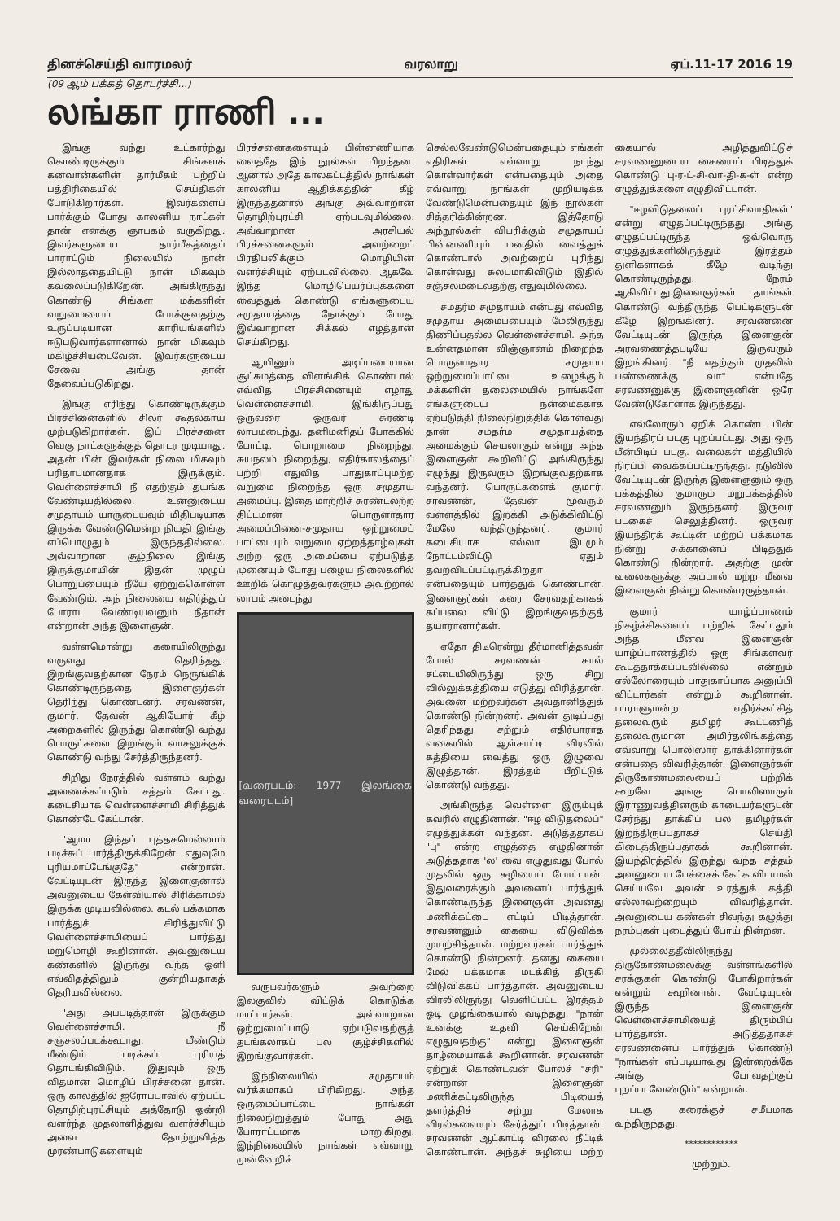தினச்செய்தி வாரமலர் வரலாறு ஏப்.11-17 2016 19
(09 ஆம் பக்கத் தொடர்ச்சி...)
லங்கா ராணி ...
இங்கு வந்து உட்கார்ந்து கொண்டிருக்கும் சிங்களக் கனவான்களின் தார்மீகம் பற்றிப் பத்திரிகையில் செய்திகள் போடுகிறார்கள். இவர்களைப் பார்க்கும் போது காலனிய நாட்கள் தான் எனக்கு ஞாபகம் வருகிறது. இவர்களுடைய தார்மீகத்தைப் பாராட்டும் நிலையில் நான் இல்லாததையிட்டு நான் மிகவும் கவலைப்படுகிறேன். அங்கிருந்து கொண்டு சிங்கள மக்களின் வறுமையைப் போக்குவதற்கு உருப்படியான காரியங்களில் ஈடுபடுவார்களானால் நான் மிகவும் மகிழ்ச்சியடைவேன். இவர்களுடைய சேவை அங்கு தான் தேவைப்படுகிறது.
இங்கு எரிந்து கொண்டிருக்கும் பிரச்சினைகளில் சிலர் கூதல்காய முற்படுகிறார்கள். இப் பிரச்சனை வெகு நாட்களுக்குத் தொடர முடியாது. அதன் பின் இவர்கள் நிலை மிகவும் பரிதாபமானதாக இருக்கும். வெள்ளைச்சாமி நீ எதற்கும் தயங்க வேண்டியதில்லை. உன்னுடைய சமுதாயம் யாருடையவும் மிதிபடியாக இருக்க வேண்டுமென்ற நியதி இங்கு எப்பொழுதும் இருந்ததில்லை. அவ்வாறான சூழ்நிலை இங்கு இருக்குமாயின் இதன் முழுப் பொறுப்பையும் நீயே ஏற்றுக்கொள்ள வேண்டும். அந் நிலையை எதிர்த்துப் போராட வேண்டியவனும் நீதான் என்றான் அந்த இளைஞன்.
வள்ளமொன்று கரையிலிருந்து வருவது தெரிந்தது. இறங்குவதற்கான நேரம் நெருங்கிக் கொண்டிருந்ததை இளைஞர்கள் தெரிந்து கொண்டனர். சரவணன், குமார், தேவன் ஆகியோர் கீழ் அறைகளில் இருந்து கொண்டு வந்து பொருட்களை இறங்கும் வாசலுக்குக் கொண்டு வந்து சேர்த்திருந்தனர்.
சிறிது நேரத்தில் வள்ளம் வந்து அணைக்கப்படும் சத்தம் கேட்டது. கடைசியாக வெள்ளைச்சாமி சிரித்துக் கொண்டே கேட்டான்.
"ஆமா இந்தப் புத்தகமெல்லாம் படிச்சுப் பார்த்திருக்கிறேன். எதுவுமே புரியமாட்டேங்குதே" என்றான். வேட்டியுடன் இருந்த இளைஞனால் அவனுடைய கேள்வியால் சிரிக்காமல் இருக்க முடியவில்லை. கடல் பக்கமாக பார்த்துச் சிரித்துவிட்டு வெள்ளைச்சாமியைப் பார்த்து மறுமொழி கூறினான். அவனுடைய கண்களில் இருந்து வந்த ஒளி எவ்விதத்திலும் குன்றியதாகத் தெரியவில்லை.
"அது அப்படித்தான் இருக்கும் வெள்ளைச்சாமி. நீ சஞ்சலப்படக்கூடாது. மீண்டும் மீண்டும் படிக்கப் புரியத் தொடங்கிவிடும். இதுவும் ஒரு விதமான மொழிப் பிரச்சனை தான். ஒரு காலத்தில் ஐரோப்பாவில் ஏற்பட்ட தொழிற்புரட்சியும் அத்தோடு ஒன்றி வளர்ந்த முதலாளித்துவ வளர்ச்சியும் அவை தோற்றுவித்த முரண்பாடுகளையும் பிரச்சனைகளையும் பின்னணியாக வைத்தே இந் நூல்கள் பிறந்தன. ஆனால் அதே காலகட்டத்தில் நாங்கள் காலனிய ஆதிக்கத்தின் கீழ் இருந்ததனால் அங்கு அவ்வாறான தொழிற்புரட்சி ஏற்படவுமில்லை. அவ்வாறான அரசியல் பிரச்சனைகளும் அவற்றைப் பிரதிபலிக்கும் மொழியின் வளர்ச்சியும் ஏற்படவில்லை. ஆகவே இந்த மொழிபெயர்ப்புக்களை வைத்துக் கொண்டு எங்களுடைய சமுதாயத்தை நோக்கும் போது இவ்வாறான சிக்கல் எழத்தான் செய்கிறது.
ஆயினும் அடிப்படையான சூட்சுமத்தை விளங்கிக் கொண்டால் எவ்வித பிரச்சினையும் எழாது வெள்ளைச்சாமி. இங்கிருப்பது ஒருவரை ஒருவர் சுரண்டி லாபமடைந்து, தனிமனிதப் போக்கில் போட்டி, பொறாமை நிறைந்து, சுயநலம் நிறைந்து, எதிர்காலத்தைப் பற்றி எதுவித பாதுகாப்புமற்ற வறுமை நிறைந்த ஒரு சமுதாய அமைப்பு. இதை மாற்றிச் சுரண்டலற்ற திட்டமான பொருளாதார அமைப்பினை-சமுதாய ஒற்றுமைப் பாட்டையும் வறுமை ஏற்றத்தாழ்வுகள் அற்ற ஒரு அமைப்பை ஏற்படுத்த முனையும் போது பழைய நிலைகளில் ஊறிக் கொழுத்தவர்களும் அவற்றால் லாபம் அடைந்து
[வரைபடம்: 1977 இலங்கை வரைபடம்]
வருபவர்களும் அவற்றை இலகுவில் விட்டுக் கொடுக்க மாட்டார்கள். அவ்வாறான ஒற்றுமைப்பாடு ஏற்படுவதற்குத் தடங்கலாகப் பல சூழ்ச்சிகளில் இறங்குவார்கள்.
இந்நிலையில் சமுதாயம் வர்க்கமாகப் பிரிகிறது. அந்த ஒருமைப்பாட்டை நாங்கள் நிலைநிறுத்தும் போது அது போராட்டமாக மாறுகிறது. இந்நிலையில் நாங்கள் எவ்வாறு முன்னேறிச் செல்லவேண்டுமென்பதையும் எங்கள் எதிரிகள் எவ்வாறு நடந்து கொள்வார்கள் என்பதையும் அதை எவ்வாறு நாங்கள் முறியடிக்க வேண்டுமென்பதையும் இந் நூல்கள் சித்தரிக்கின்றன. இத்தோடு அந்நூல்கள் விபரிக்கும் சமுதாயப் பின்னணியும் மனதில் வைத்துக் கொண்டால் அவற்றைப் புரிந்து கொள்வது சுலபமாகிவிடும் இதில் சஞ்சலமடைவதற்கு எதுவுமில்லை.
சமதர்ம சமுதாயம் என்பது எவ்வித சமுதாய அமைப்பையும் மேலிருந்து திணிப்பதல்ல வெள்ளைச்சாமி. அந்த உன்னதமான விஞ்ஞானம் நிறைந்த பொருளாதார சமுதாய ஒற்றுமைப்பாட்டை உழைக்கும் மக்களின் தலைமையில் நாங்களே எங்களுடைய நன்மைக்காக ஏற்படுத்தி நிலைநிறுத்திக் கொள்வது தான் சமதர்ம சமுதாயத்தை அமைக்கும் செயலாகும் என்று அந்த இளைஞன் கூறிவிட்டு அங்கிருந்து எழுந்து இருவரும் இறங்குவதற்காக வந்தனர். பொருட்களைக் குமார், சரவணன், தேவன் மூவரும் வள்ளத்தில் இறக்கி அடுக்கிவிட்டு மேலே வந்திருந்தனர். குமார் கடைசியாக எல்லா இடமும் நோட்டம்விட்டு ஏதும் தவறவிடப்பட்டிருக்கிறதா என்பதையும் பார்த்துக் கொண்டான். இளைஞர்கள் கரை சேர்வதற்காகக் கப்பலை விட்டு இறங்குவதற்குத் தயாரானார்கள்.
ஏதோ திடீரென்று தீர்மானித்தவன் போல் சரவணன் கால் சட்டையிலிருந்து ஒரு சிறு வில்லுக்கத்தியை எடுத்து விரித்தான். அவனை மற்றவர்கள் அவதானித்துக் கொண்டு நின்றனர். அவன் துடிப்பது தெரிந்தது. சற்றும் எதிர்பாராத வகையில் ஆள்காட்டி விரலில் கத்தியை வைத்து ஒரு இழுவை இழுத்தான். இரத்தம் பீறிட்டுக் கொண்டு வந்தது.
அங்கிருந்த வெள்ளை இரும்புக் கவரில் எழுதினான். "ஈழ விடுதலைப்" எழுத்துக்கள் வந்தன. அடுத்ததாகப் "பு" என்ற எழுத்தை எழுதினான் அடுத்ததாக 'ல' வை எழுதுவது போல் முதலில் ஒரு சுழியைப் போட்டான். இதுவரைக்கும் அவனைப் பார்த்துக் கொண்டிருந்த இளைஞன் அவனது மணிக்கட்டை எட்டிப் பிடித்தான். சரவணனும் கையை விடுவிக்க முயற்சித்தான். மற்றவர்கள் பார்த்துக் கொண்டு நின்றனர். தனது கையை மேல் பக்கமாக மடக்கித் திருகி விடுவிக்கப் பார்த்தான். அவனுடைய விரலிலிருந்து வெளிப்பட்ட இரத்தம் ஓடி முழங்கையால் வடிந்தது. "நான் உனக்கு உதவி செய்கிறேன் எழுதுவதற்கு" என்று இளைஞன் தாழ்மையாகக் கூறினான். சரவணன் ஏற்றுக் கொண்டவன் போலச் "சரி" என்றான் இளைஞன் மணிக்கட்டிலிருந்த பிடியைத் தளர்த்திச் சற்று மேலாக விரல்களையும் சேர்த்துப் பிடித்தான். சரவணன் ஆட்காட்டி விரலை நீட்டிக் கொண்டான். அந்தச் சுழியை மற்ற கையால் அழித்துவிட்டுச் சரவணனுடைய கையைப் பிடித்துக் கொண்டு பு-ர-ட்-சி-வா-தி-க-ள் என்ற எழுத்துக்களை எழுதிவிட்டான்.
"ஈழவிடுதலைப் புரட்சிவாதிகள்" என்று எழுதப்பட்டிருந்தது. அங்கு எழுதப்பட்டிருந்த ஒவ்வொரு எழுத்துக்களிலிருந்தும் இரத்தம் துளிகளாகக் கீழே வடிந்து கொண்டிருந்தது. நேரம் ஆகிவிட்டது.இளைஞர்கள் தாங்கள் கொண்டு வந்திருந்த பெட்டிகளுடன் கீழே இறங்கினர். சரவணனை வேட்டியுடன் இருந்த இளைஞன் அரவணைத்தபடியே இருவரும் இறங்கினர். "நீ எதற்கும் முதலில் பண்ணைக்கு வா" என்பதே சரவணனுக்கு இளைஞனின் ஒரே வேண்டுகோளாக இருந்தது.
எல்லோரும் ஏறிக் கொண்ட பின் இயந்திரப் படகு புறப்பட்டது. அது ஒரு மீன்பிடிப் படகு. வலைகள் மத்தியில் நிரப்பி வைக்கப்பட்டிருந்தது. நடுவில் வேட்டியுடன் இருந்த இளைஞனும் ஒரு பக்கத்தில் குமாரும் மறுபக்கத்தில் சரவணனும் இருந்தனர். இருவர் படகைச் செலுத்தினர். ஒருவர் இயந்திரக் கூட்டின் மற்றப் பக்கமாக நின்று சுக்கானைப் பிடித்துக் கொண்டு நின்றார். அதற்கு முன் வலைகளுக்கு அப்பால் மற்ற மீனவ இளைஞன் நின்று கொண்டிருந்தான்.
குமார் யாழ்ப்பாணம் நிகழ்ச்சிகளைப் பற்றிக் கேட்டதும் அந்த மீனவ இளைஞன் யாழ்ப்பாணத்தில் ஒரு சிங்களவர் கூடத்தாக்கப்படவில்லை என்றும் எல்லோரையும் பாதுகாப்பாக அனுப்பி விட்டார்கள் என்றும் கூறினான். பாராளுமன்ற எதிர்க்கட்சித் தலைவரும் தமிழர் கூட்டணித் தலைவருமான அமிர்தலிங்கத்தை எவ்வாறு பொலிஸார் தாக்கினார்கள் என்பதை விவரித்தான். இளைஞர்கள் திருகோணமலையைப் பற்றிக் கூறவே அங்கு பொலிஸாரும் இராணுவத்தினரும் காடையர்களுடன் சேர்ந்து தாக்கிப் பல தமிழர்கள் இறந்திருப்பதாகச் செய்தி கிடைத்திருப்பதாகக் கூறினான். இயந்திரத்தில் இருந்து வந்த சத்தம் அவனுடைய பேச்சைக் கேட்க விடாமல் செய்யவே அவன் உரத்துக் கத்தி எல்லாவற்றையும் விவரித்தான். அவனுடைய கண்கள் சிவந்து கழுத்து நரம்புகள் புடைத்துப் போய் நின்றன.
முல்லைத்தீவிலிருந்து திருகோணமலைக்கு வள்ளங்களில் சரக்குகள் கொண்டு போகிறார்கள் என்றும் கூறினான். வேட்டியுடன் இருந்த இளைஞன் வெள்ளைச்சாமியைத் திரும்பிப் பார்த்தான். அடுத்ததாகச் சரவணனைப் பார்த்துக் கொண்டு "நாங்கள் எப்படியாவது இன்றைக்கே அங்கு போவதற்குப் புறப்படவேண்டும்" என்றான்.
படகு கரைக்குச் சமீபமாக வந்திருந்தது.
************
முற்றும்.